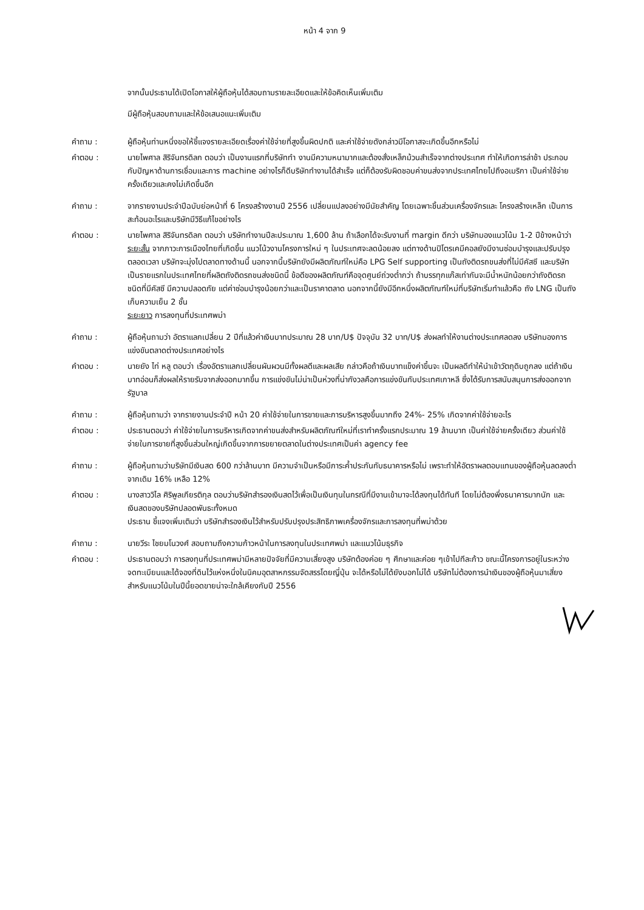หน้า 4 จาก 9
จากนั้นประธานได้เปิดโอกาสให้ผู้ถือหุ้นได้สอบถามรายละเอียดและให้ข้อคิดเห็นเพิ่มเติม
มีผู้ถือหุ้นสอบถามและให้ข้อเสนอแนะเพิ่มเติม
คำถาม : ผู้ถือหุ้นท่านหนึ่งขอให้ชี้แจงรายละเอียดเรื่องค่าใช้จ่ายที่สูงขึ้นผิดปกติ และค่าใช้จ่ายดังกล่าวมีโอกาสจะเกิดขึ้นอีกหรือไม่
คำตอบ : นายไพศาล สิริจันทรดิลก ตอบว่า เป็นงานแรกที่บริษัททำ งานมีความหนามากและต้องสั่งเหล็กม้วนสำเร็จจากต่างประเทศ ทำให้เกิดการล่าช้า ประกอบกับปัญหาด้านการเชื่อมและการ machine อย่างไรก็ดีบริษัททำงานได้สำเร็จ แต่ก็ต้องรับผิดชอบค่าขนส่งจากประเทศไทยไปถึงอเมริกา เป็นค่าใช้จ่ายครั้งเดียวและคงไม่เกิดขึ้นอีก
คำถาม : จากรายงานประจำปีฉบับย่อหน้าที่ 6 โครงสร้างงานปี 2556 เปลี่ยนแปลงอย่างมีนัยสำคัญ โดยเฉพาะชิ้นส่วนเครื่องจักรและ โครงสร้างเหล็ก เป็นการสะท้อนอะไรและบริษัทมีวิธีแก้ไขอย่างไร
คำตอบ : นายไพศาล สิริจันทรดิลก ตอบว่า บริษัททำงานปีละประมาณ 1,600 ล้าน ถ้าเลือกได้จะรับงานที่ margin ดีกว่า บริษัทมองแนวโน้ม 1-2 ปีข้างหน้าว่า
ระยะสั้น จากภาวะการเมืองไทยที่เกิดขึ้น แนวโน้วงานโครงการใหม่ ๆ ในประเทศจะลดน้อยลง แต่ทางด้านปิโตรเคมีคอลยังมีงานซ่อมบำรุงและปรับปรุงตลอดเวลา บริษัทจะมุ่งไปตลาดทางด้านนี้ นอกจากนี้บริษัทยังมีผลิตภัณฑ์ใหม่คือ LPG Self supporting เป็นถังติดรถขนส่งที่ไม่มีคัสซี และบริษัทเป็นรายแรกในประเทศไทยที่ผลิตถังติดรถขนส่งชนิดนี้ ข้อดีของผลิตภัณฑ์คือจุดศูนย์ถ่วงต่ำกว่า ถ้าบรรทุกแก๊สเท่ากันจะมีน้ำหนักน้อยกว่าถังติดรถชนิดที่มีคัสซี มีความปลอดภัย แต่ค่าซ่อมบำรุงน้อยกว่าและเป็นราคาตลาด นอกจากนี้ยังมีอีกหนึ่งผลิตภัณฑ์ใหม่ที่บริษัทเริ่มทำแล้วคือ ถัง LNG เป็นถังเก็บความเย็น 2 ชั้น
ระยะยาว การลงทุนที่ประเทศพม่า
คำถาม : ผู้ถือหุ้นถามว่า อัตราแลกเปลี่ยน 2 ปีที่แล้วค่าเงินบาทประมาณ 28 บาท/U$ ปัจจุบัน 32 บาท/U$ ส่งผลทำให้งานต่างประเทศลดลง บริษัทมองการแข่งขันตลาดต่างประเทศอย่างไร
คำตอบ : นายยัง ไท่ หลู ตอบว่า เรื่องอัตราแลกเปลี่ยนผันผวนมีทั้งผลดีและผลเสีย กล่าวคือถ้าเงินบาทแข็งค่าขึ้นจะ เป็นผลดีทำให้นำเข้าวัตถุดิบถูกลง แต่ถ้าเงินบาทอ่อนก็ส่งผลให้รายรับจากส่งออกมากขึ้น การแข่งขันไม่น่าเป็นห่วงที่น่ากังวลคือการแข่งขันกับประเทศเกาหลี ซึ่งได้รับการสนับสนุนการส่งออกจากรัฐบาล
คำถาม : ผู้ถือหุ้นถามว่า จากรายงานประจำปี หน้า 20 ค่าใช้จ่ายในการขายและการบริหารสูงขึ้นมากถึง 24%- 25% เกิดจากค่าใช้จ่ายอะไร
คำตอบ : ประธานตอบว่า ค่าใช้จ่ายในการบริหารเกิดจากค่าขนส่งสำหรับผลิตภัณฑ์ใหม่ที่เราทำครั้งแรกประมาณ 19 ล้านบาท เป็นค่าใช้จ่ายครั้งเดียว ส่วนค่าใช้จ่ายในการขายที่สูงขึ้นส่วนใหญ่เกิดขึ้นจากการขยายตลาดในต่างประเทศเป็นค่า agency fee
คำถาม : ผู้ถือหุ้นถามว่าบริษัทมีเงินสด 600 กว่าล้านบาท มีความจำเป็นหรือมีภาระค้ำประกันกับธนาคารหรือไม่ เพราะทำให้อัตราผลตอบแทนของผู้ถือหุ้นลดลงต่ำ จากเดิม 16% เหลือ 12%
คำตอบ : นางสาววิไล ศิริพูลเกียรติกุล ตอบว่าบริษัทสำรองเงินสดไว้เพื่อเป็นเงินทุนในกรณีที่มีงานเข้ามาจะได้ลงทุนได้ทันที โดยไม่ต้องพึ่งธนาคารมากนัก และ เงินสดของบริษัทปลอดพันธะทั้งหมด
ประธาน ชี้แจงเพิ่มเติมว่า บริษัทสำรองเงินไว้สำหรับปรับปรุงประสิทธิภาพเครื่องจักรและการลงทุนที่พม่าด้วย
คำถาม : นายวีระ ไชยมโนวงศ์ สอบถามถึงความก้าวหน้าในการลงทุนในประเทศพม่า และแนวโน้มธุรกิจ
คำตอบ : ประธานตอบว่า การลงทุนที่ประเทศพม่ามีหลายปัจจัยที่มีความเสี่ยงสูง บริษัทต้องค่อย ๆ ศึกษาและค่อย ๆเข้าไปทีละก้าว ขณะนี้โครงการอยู่ในระหว่างจดทะเบียนและได้จองที่ดินไว้แห่งหนึ่งในนิคมอุตสาหกรรมจัดสรรโดยญี่ปุ่น จะได้หรือไม่ได้ยังบอกไม่ได้ บริษัทไม่ต้องการนำเงินของผู้ถือหุ้นมาเสี่ยง สำหรับแนวโน้มในปีนี้ยอดขายน่าจะใกล้เคียงกับปี 2556